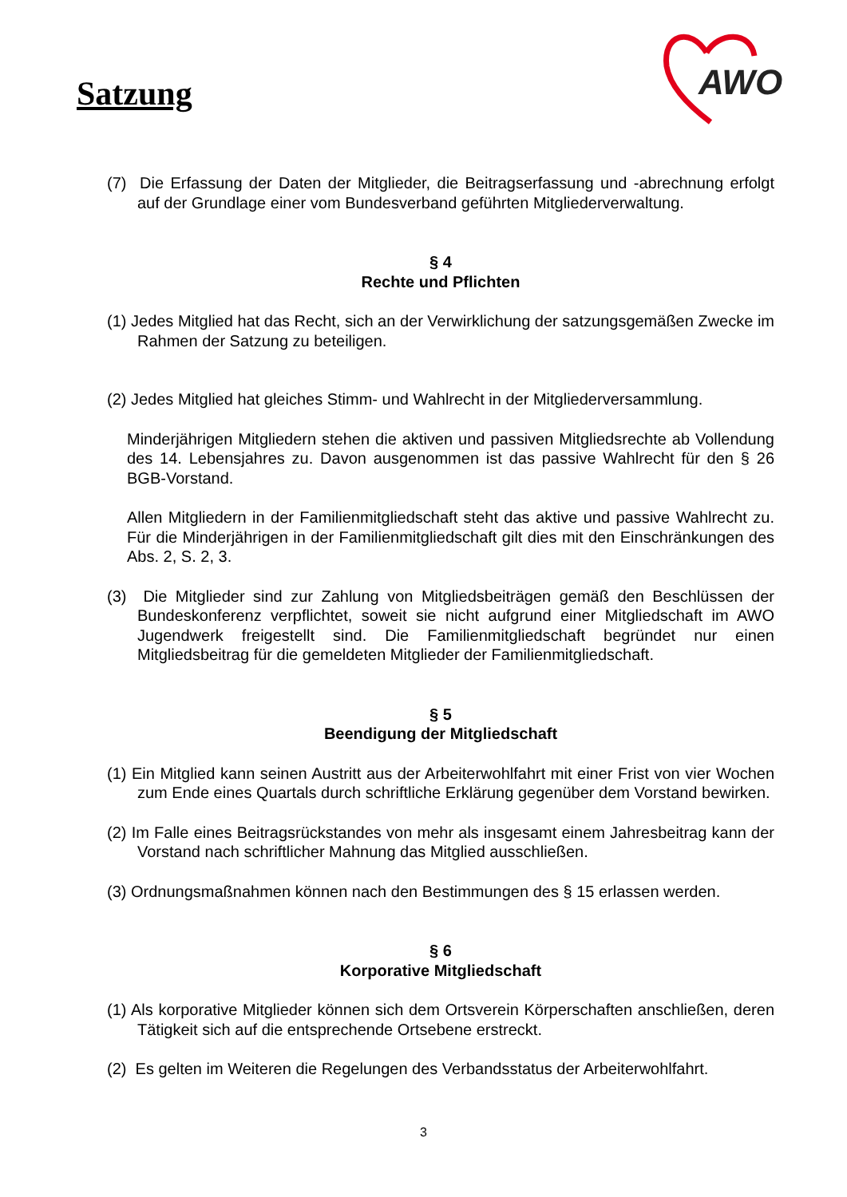Satzung
AWO
(7) Die Erfassung der Daten der Mitglieder, die Beitragserfassung und -abrechnung erfolgt auf der Grundlage einer vom Bundesverband geführten Mitgliederverwaltung.
§ 4
Rechte und Pflichten
(1) Jedes Mitglied hat das Recht, sich an der Verwirklichung der satzungsgemäßen Zwecke im Rahmen der Satzung zu beteiligen.
(2) Jedes Mitglied hat gleiches Stimm- und Wahlrecht in der Mitgliederversammlung.
Minderjährigen Mitgliedern stehen die aktiven und passiven Mitgliedsrechte ab Vollendung des 14. Lebensjahres zu. Davon ausgenommen ist das passive Wahlrecht für den § 26 BGB-Vorstand.
Allen Mitgliedern in der Familienmitgliedschaft steht das aktive und passive Wahlrecht zu. Für die Minderjährigen in der Familienmitgliedschaft gilt dies mit den Einschränkungen des Abs. 2, S. 2, 3.
(3) Die Mitglieder sind zur Zahlung von Mitgliedsbeiträgen gemäß den Beschlüssen der Bundeskonferenz verpflichtet, soweit sie nicht aufgrund einer Mitgliedschaft im AWO Jugendwerk freigestellt sind. Die Familienmitgliedschaft begründet nur einen Mitgliedsbeitrag für die gemeldeten Mitglieder der Familienmitgliedschaft.
§ 5
Beendigung der Mitgliedschaft
(1) Ein Mitglied kann seinen Austritt aus der Arbeiterwohlfahrt mit einer Frist von vier Wochen zum Ende eines Quartals durch schriftliche Erklärung gegenüber dem Vorstand bewirken.
(2) Im Falle eines Beitragsrückstandes von mehr als insgesamt einem Jahresbeitrag kann der Vorstand nach schriftlicher Mahnung das Mitglied ausschließen.
(3) Ordnungsmaßnahmen können nach den Bestimmungen des § 15 erlassen werden.
§ 6
Korporative Mitgliedschaft
(1) Als korporative Mitglieder können sich dem Ortsverein Körperschaften anschließen, deren Tätigkeit sich auf die entsprechende Ortsebene erstreckt.
(2) Es gelten im Weiteren die Regelungen des Verbandsstatus der Arbeiterwohlfahrt.
3